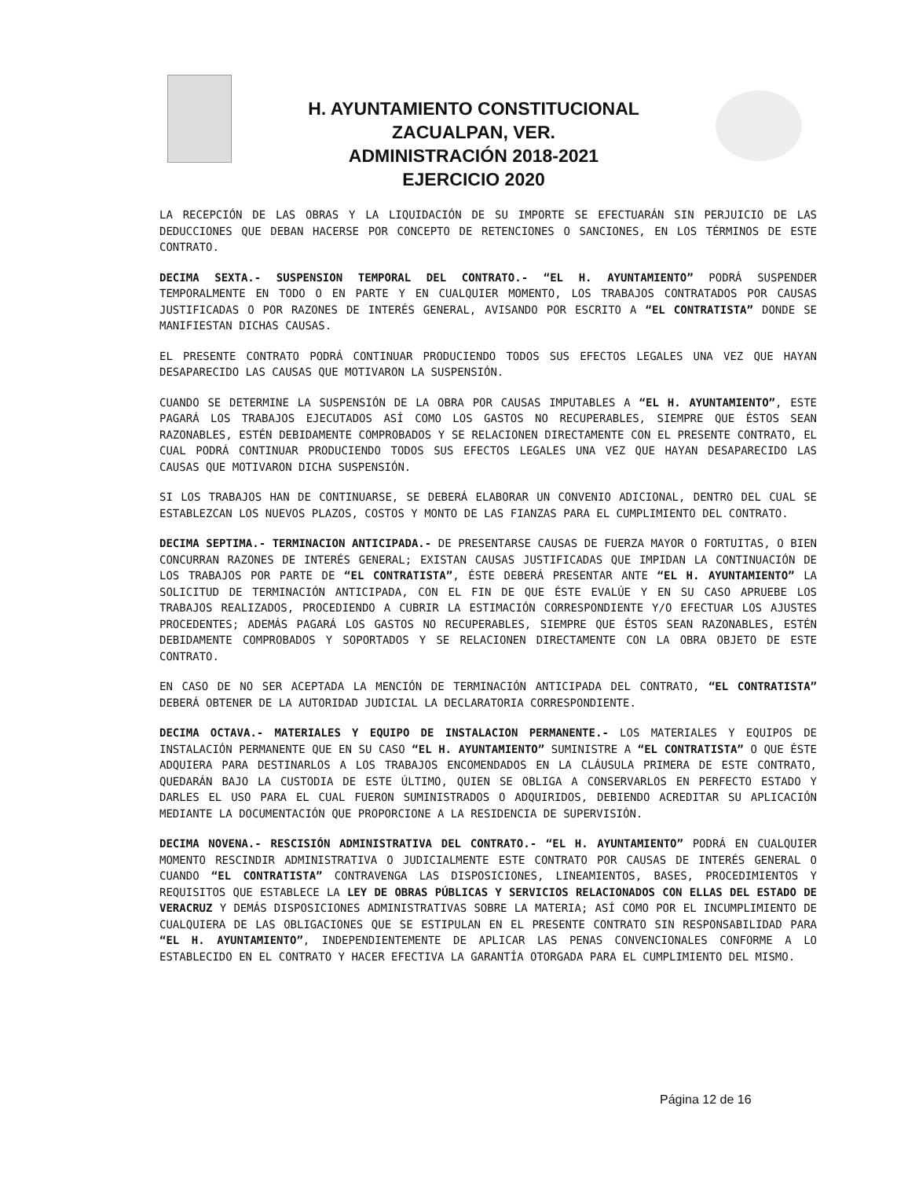H. AYUNTAMIENTO CONSTITUCIONAL
ZACUALPAN, VER.
ADMINISTRACIÓN 2018-2021
EJERCICIO 2020
LA RECEPCIÓN DE LAS OBRAS Y LA LIQUIDACIÓN DE SU IMPORTE SE EFECTUARÁN SIN PERJUICIO DE LAS DEDUCCIONES QUE DEBAN HACERSE POR CONCEPTO DE RETENCIONES O SANCIONES, EN LOS TÉRMINOS DE ESTE CONTRATO.
DECIMA SEXTA.- SUSPENSION TEMPORAL DEL CONTRATO.- “EL H. AYUNTAMIENTO” PODRÁ SUSPENDER TEMPORALMENTE EN TODO O EN PARTE Y EN CUALQUIER MOMENTO, LOS TRABAJOS CONTRATADOS POR CAUSAS JUSTIFICADAS O POR RAZONES DE INTERÉS GENERAL, AVISANDO POR ESCRITO A “EL CONTRATISTA” DONDE SE MANIFIESTAN DICHAS CAUSAS.
EL PRESENTE CONTRATO PODRÁ CONTINUAR PRODUCIENDO TODOS SUS EFECTOS LEGALES UNA VEZ QUE HAYAN DESAPARECIDO LAS CAUSAS QUE MOTIVARON LA SUSPENSIÓN.
CUANDO SE DETERMINE LA SUSPENSIÓN DE LA OBRA POR CAUSAS IMPUTABLES A “EL H. AYUNTAMIENTO”, ESTE PAGARÁ LOS TRABAJOS EJECUTADOS ASÍ COMO LOS GASTOS NO RECUPERABLES, SIEMPRE QUE ÉSTOS SEAN RAZONABLES, ESTÉN DEBIDAMENTE COMPROBADOS Y SE RELACIONEN DIRECTAMENTE CON EL PRESENTE CONTRATO, EL CUAL PODRÁ CONTINUAR PRODUCIENDO TODOS SUS EFECTOS LEGALES UNA VEZ QUE HAYAN DESAPARECIDO LAS CAUSAS QUE MOTIVARON DICHA SUSPENSIÓN.
SI LOS TRABAJOS HAN DE CONTINUARSE, SE DEBERÁ ELABORAR UN CONVENIO ADICIONAL, DENTRO DEL CUAL SE ESTABLEZCAN LOS NUEVOS PLAZOS, COSTOS Y MONTO DE LAS FIANZAS PARA EL CUMPLIMIENTO DEL CONTRATO.
DECIMA SEPTIMA.- TERMINACION ANTICIPADA.- DE PRESENTARSE CAUSAS DE FUERZA MAYOR O FORTUITAS, O BIEN CONCURRAN RAZONES DE INTERÉS GENERAL; EXISTAN CAUSAS JUSTIFICADAS QUE IMPIDAN LA CONTINUACIÓN DE LOS TRABAJOS POR PARTE DE “EL CONTRATISTA”, ÉSTE DEBERÁ PRESENTAR ANTE “EL H. AYUNTAMIENTO” LA SOLICITUD DE TERMINACIÓN ANTICIPADA, CON EL FIN DE QUE ÉSTE EVALÚE Y EN SU CASO APRUEBE LOS TRABAJOS REALIZADOS, PROCEDIENDO A CUBRIR LA ESTIMACIÓN CORRESPONDIENTE Y/O EFECTUAR LOS AJUSTES PROCEDENTES; ADEMÁS PAGARÁ LOS GASTOS NO RECUPERABLES, SIEMPRE QUE ÉSTOS SEAN RAZONABLES, ESTÉN DEBIDAMENTE COMPROBADOS Y SOPORTADOS Y SE RELACIONEN DIRECTAMENTE CON LA OBRA OBJETO DE ESTE CONTRATO.
EN CASO DE NO SER ACEPTADA LA MENCIÓN DE TERMINACIÓN ANTICIPADA DEL CONTRATO, “EL CONTRATISTA” DEBERÁ OBTENER DE LA AUTORIDAD JUDICIAL LA DECLARATORIA CORRESPONDIENTE.
DECIMA OCTAVA.- MATERIALES Y EQUIPO DE INSTALACION PERMANENTE.- LOS MATERIALES Y EQUIPOS DE INSTALACIÓN PERMANENTE QUE EN SU CASO “EL H. AYUNTAMIENTO” SUMINISTRE A “EL CONTRATISTA” O QUE ÉSTE ADQUIERA PARA DESTINARLOS A LOS TRABAJOS ENCOMENDADOS EN LA CLÁUSULA PRIMERA DE ESTE CONTRATO, QUEDARÁN BAJO LA CUSTODIA DE ESTE ÚLTIMO, QUIEN SE OBLIGA A CONSERVARLOS EN PERFECTO ESTADO Y DARLES EL USO PARA EL CUAL FUERON SUMINISTRADOS O ADQUIRIDOS, DEBIENDO ACREDITAR SU APLICACIÓN MEDIANTE LA DOCUMENTACIÓN QUE PROPORCIONE A LA RESIDENCIA DE SUPERVISIÓN.
DECIMA NOVENA.- RESCISIÓN ADMINISTRATIVA DEL CONTRATO.- “EL H. AYUNTAMIENTO” PODRÁ EN CUALQUIER MOMENTO RESCINDIR ADMINISTRATIVA O JUDICIALMENTE ESTE CONTRATO POR CAUSAS DE INTERÉS GENERAL O CUANDO “EL CONTRATISTA” CONTRAVENGA LAS DISPOSICIONES, LINEAMIENTOS, BASES, PROCEDIMIENTOS Y REQUISITOS QUE ESTABLECE LA LEY DE OBRAS PÚBLICAS Y SERVICIOS RELACIONADOS CON ELLAS DEL ESTADO DE VERACRUZ Y DEMÁS DISPOSICIONES ADMINISTRATIVAS SOBRE LA MATERIA; ASÍ COMO POR EL INCUMPLIMIENTO DE CUALQUIERA DE LAS OBLIGACIONES QUE SE ESTIPULAN EN EL PRESENTE CONTRATO SIN RESPONSABILIDAD PARA “EL H. AYUNTAMIENTO”, INDEPENDIENTEMENTE DE APLICAR LAS PENAS CONVENCIONALES CONFORME A LO ESTABLECIDO EN EL CONTRATO Y HACER EFECTIVA LA GARANTÍA OTORGADA PARA EL CUMPLIMIENTO DEL MISMO.
Página 12 de 16